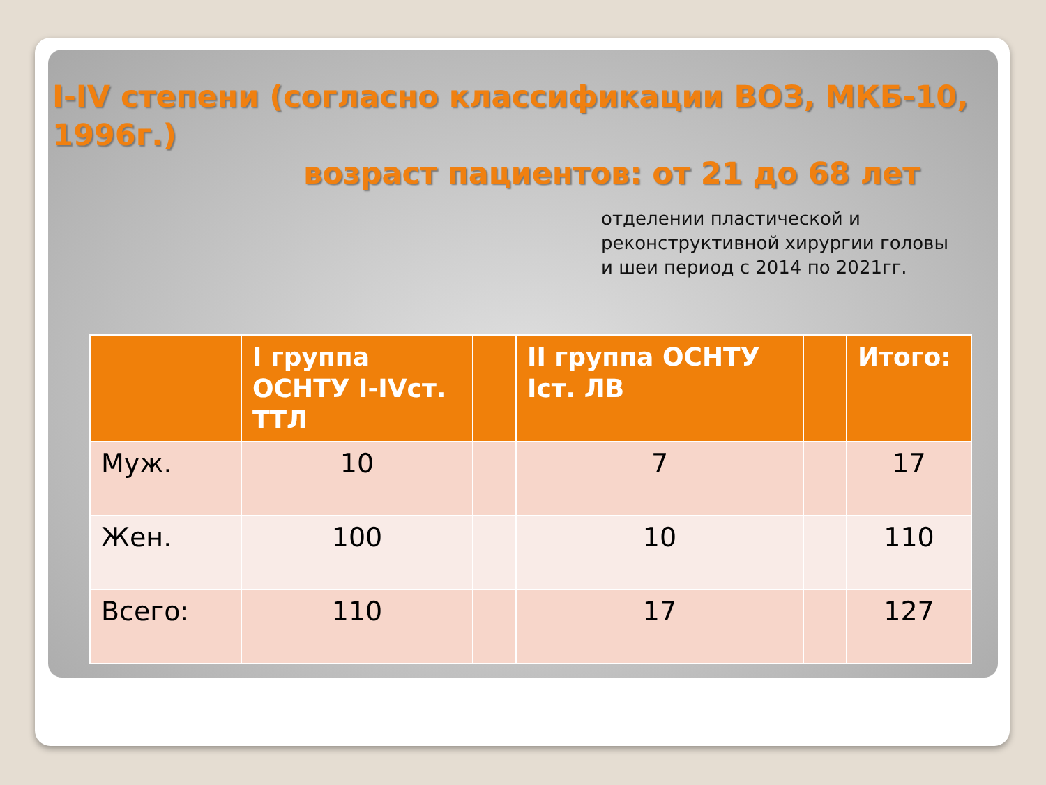I-IV степени (согласно классификации ВОЗ, МКБ-10, 1996г.)
возраст пациентов: от 21 до 68 лет
отделении пластической и реконструктивной хирургии головы и шеи период с 2014 по 2021гг.
| | I группа ОСНТУ I-IVст. ТТЛ | | II группа ОСНТУ Iст. ЛВ | | Итого: |
| --- | --- | --- | --- | --- | --- |
| Муж. | 10 | | 7 | | 17 |
| Жен. | 100 | | 10 | | 110 |
| Всего: | 110 | | 17 | | 127 |